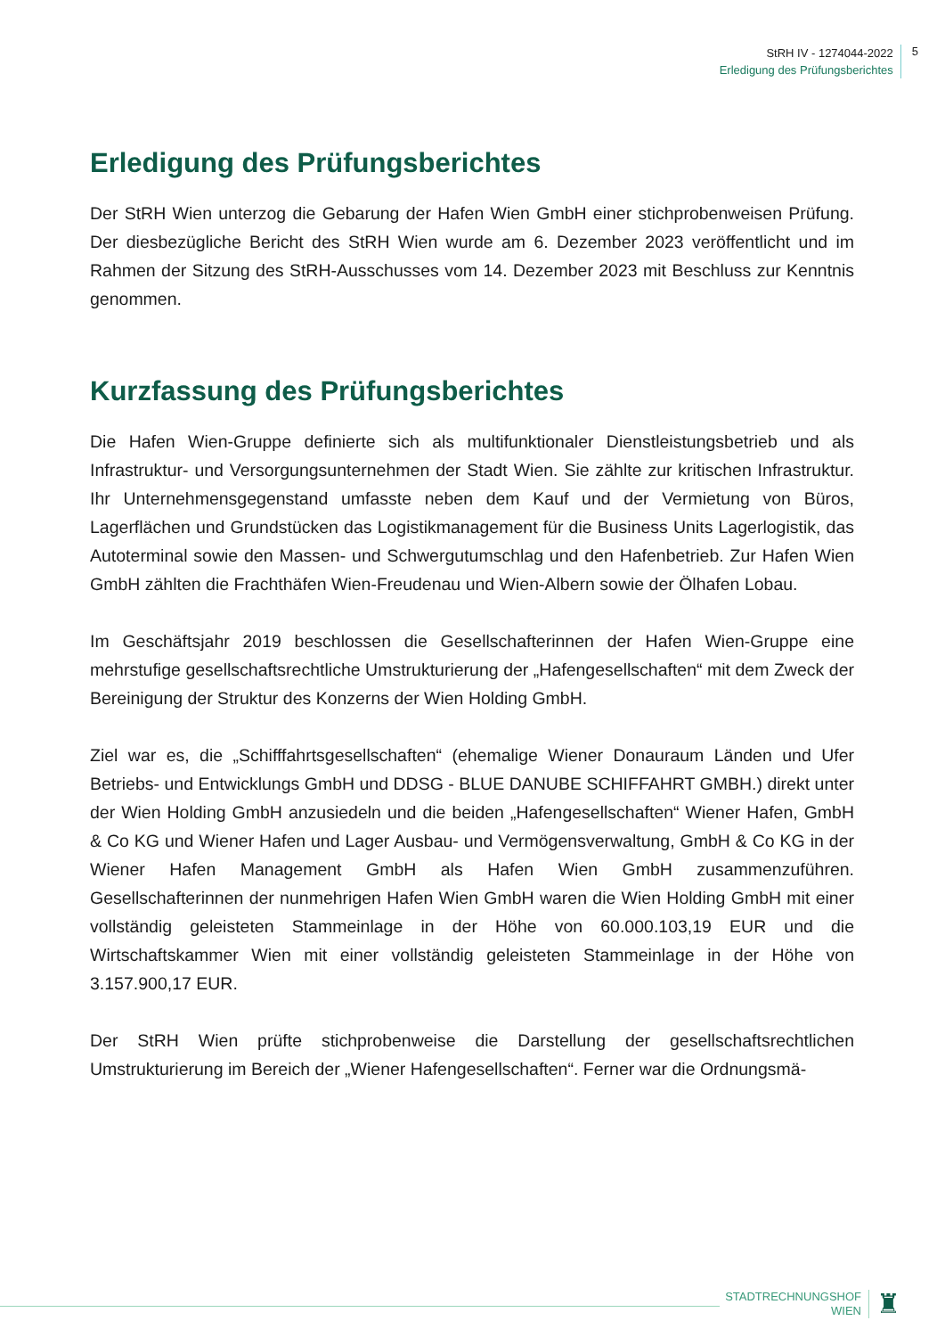StRH IV - 1274044-2022
Erledigung des Prüfungsberichtes
5
Erledigung des Prüfungsberichtes
Der StRH Wien unterzog die Gebarung der Hafen Wien GmbH einer stichprobenweisen Prüfung. Der diesbezügliche Bericht des StRH Wien wurde am 6. Dezember 2023 veröffentlicht und im Rahmen der Sitzung des StRH-Ausschusses vom 14. Dezember 2023 mit Beschluss zur Kenntnis genommen.
Kurzfassung des Prüfungsberichtes
Die Hafen Wien-Gruppe definierte sich als multifunktionaler Dienstleistungsbetrieb und als Infrastruktur- und Versorgungsunternehmen der Stadt Wien. Sie zählte zur kritischen Infrastruktur. Ihr Unternehmensgegenstand umfasste neben dem Kauf und der Vermietung von Büros, Lagerflächen und Grundstücken das Logistikmanagement für die Business Units Lagerlogistik, das Autoterminal sowie den Massen- und Schwergutumschlag und den Hafenbetrieb. Zur Hafen Wien GmbH zählten die Frachthäfen Wien-Freudenau und Wien-Albern sowie der Ölhafen Lobau.
Im Geschäftsjahr 2019 beschlossen die Gesellschafterinnen der Hafen Wien-Gruppe eine mehrstufige gesellschaftsrechtliche Umstrukturierung der „Hafengesellschaften“ mit dem Zweck der Bereinigung der Struktur des Konzerns der Wien Holding GmbH.
Ziel war es, die „Schifffahrtsgesellschaften“ (ehemalige Wiener Donauraum Länden und Ufer Betriebs- und Entwicklungs GmbH und DDSG - BLUE DANUBE SCHIFFAHRT GMBH.) direkt unter der Wien Holding GmbH anzusiedeln und die beiden „Hafengesellschaften“ Wiener Hafen, GmbH & Co KG und Wiener Hafen und Lager Ausbau- und Vermögensverwaltung, GmbH & Co KG in der Wiener Hafen Management GmbH als Hafen Wien GmbH zusammenzuführen. Gesellschafterinnen der nunmehrigen Hafen Wien GmbH waren die Wien Holding GmbH mit einer vollständig geleisteten Stammeinlage in der Höhe von 60.000.103,19 EUR und die Wirtschaftskammer Wien mit einer vollständig geleisteten Stammeinlage in der Höhe von 3.157.900,17 EUR.
Der StRH Wien prüfte stichprobenweise die Darstellung der gesellschaftsrechtlichen Umstrukturierung im Bereich der „Wiener Hafengesellschaften“. Ferner war die Ordnungsmä-
STADTRECHNUNGSHOF
WIEN
♜